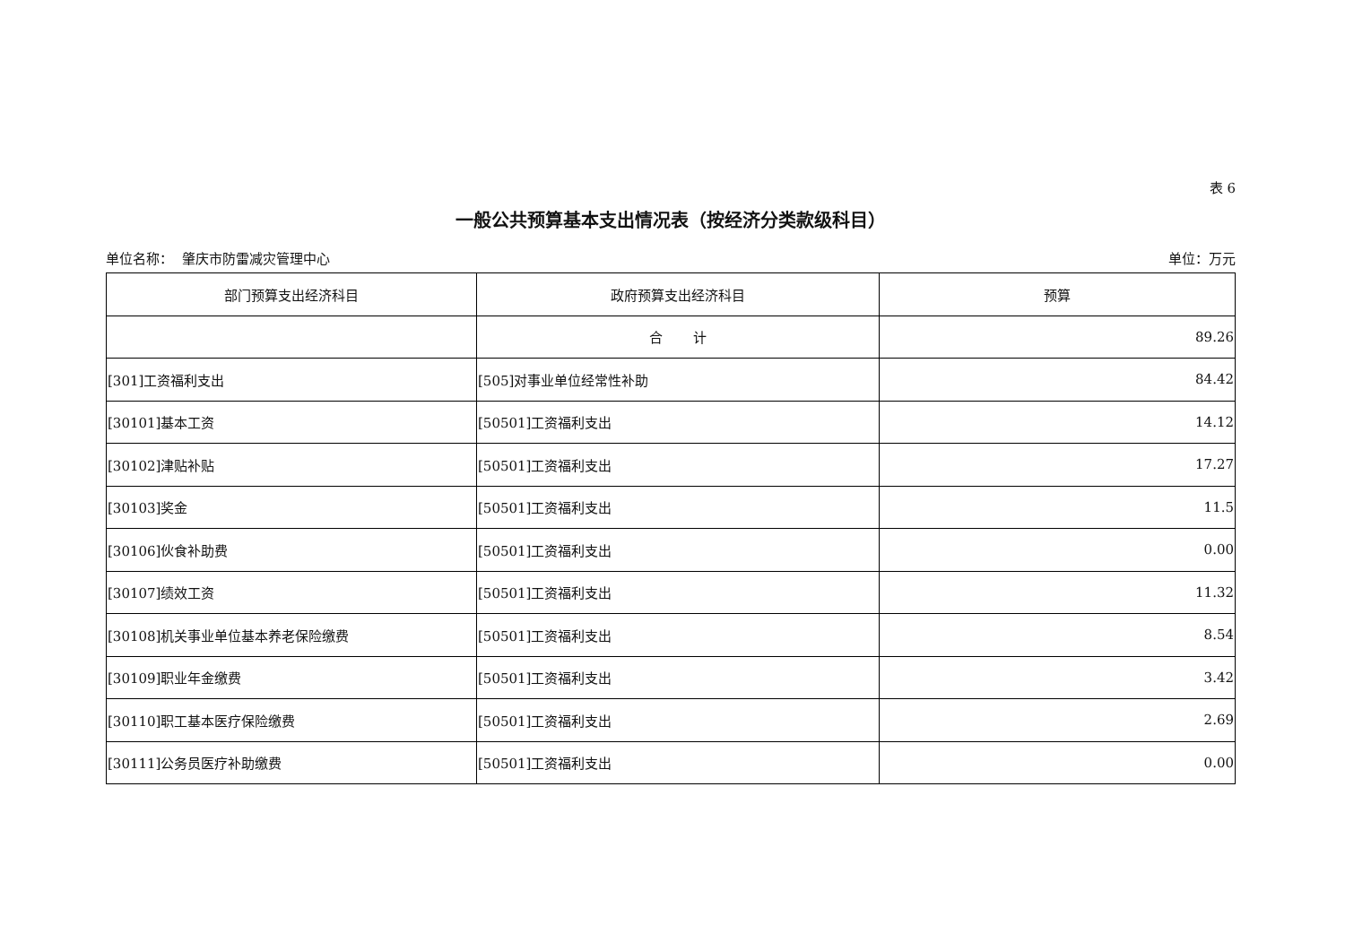表 6
一般公共预算基本支出情况表（按经济分类款级科目）
单位名称： 肇庆市防雷减灾管理中心 单位：万元
| 部门预算支出经济科目 | 政府预算支出经济科目 | 预算 |
| --- | --- | --- |
| | 合 计 | 89.26 |
| [301]工资福利支出 | [505]对事业单位经常性补助 | 84.42 |
| [30101]基本工资 | [50501]工资福利支出 | 14.12 |
| [30102]津贴补贴 | [50501]工资福利支出 | 17.27 |
| [30103]奖金 | [50501]工资福利支出 | 11.5 |
| [30106]伙食补助费 | [50501]工资福利支出 | 0.00 |
| [30107]绩效工资 | [50501]工资福利支出 | 11.32 |
| [30108]机关事业单位基本养老保险缴费 | [50501]工资福利支出 | 8.54 |
| [30109]职业年金缴费 | [50501]工资福利支出 | 3.42 |
| [30110]职工基本医疗保险缴费 | [50501]工资福利支出 | 2.69 |
| [30111]公务员医疗补助缴费 | [50501]工资福利支出 | 0.00 |